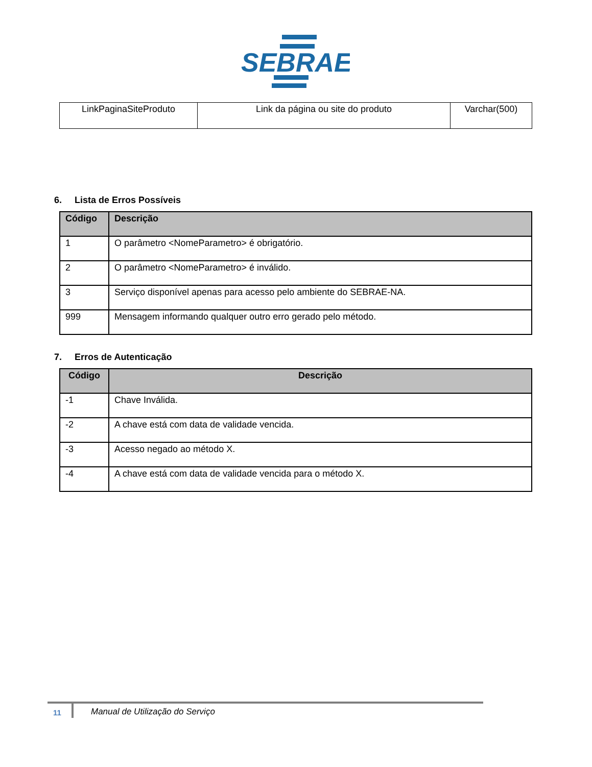SEBRAE
| LinkPaginaSiteProduto | Link da página ou site do produto | Varchar(500) |
6. Lista de Erros Possíveis
| Código | Descrição |
| --- | --- |
| 1 | O parâmetro <NomeParametro> é obrigatório. |
| 2 | O parâmetro <NomeParametro> é inválido. |
| 3 | Serviço disponível apenas para acesso pelo ambiente do SEBRAE-NA. |
| 999 | Mensagem informando qualquer outro erro gerado pelo método. |
7. Erros de Autenticação
| Código | Descrição |
| --- | --- |
| -1 | Chave Inválida. |
| -2 | A chave está com data de validade vencida. |
| -3 | Acesso negado ao método X. |
| -4 | A chave está com data de validade vencida para o método X. |
11
Manual de Utilização do Serviço